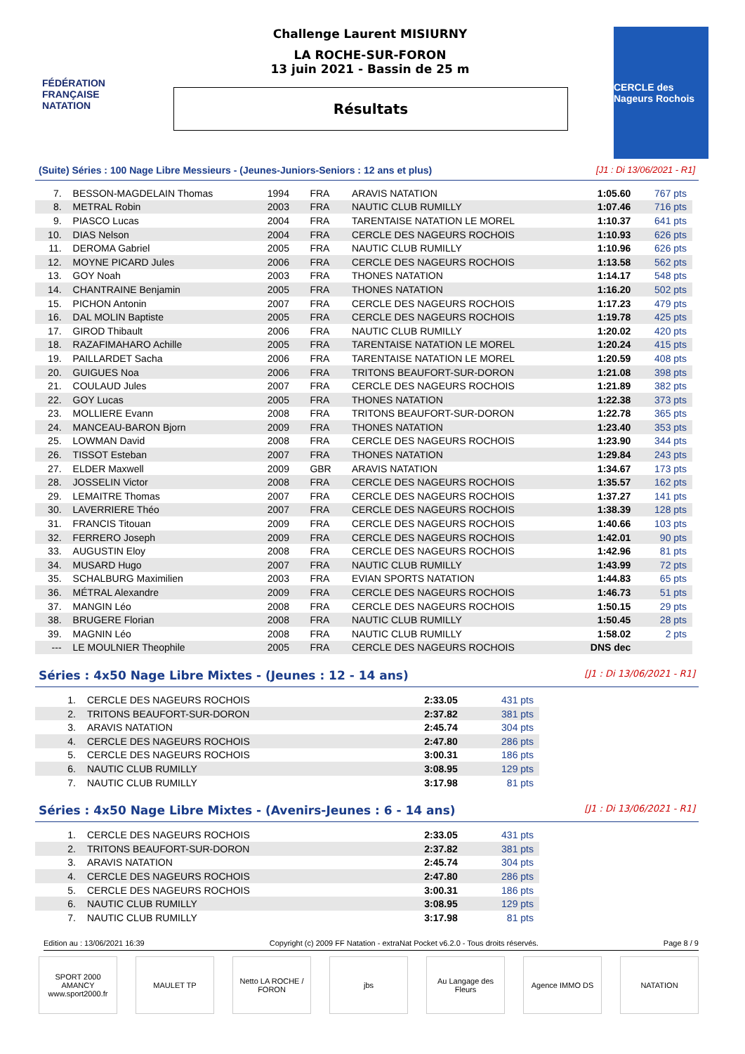FÉDÉRATION FRANÇAISE NATATION
Challenge Laurent MISIURNY
LA ROCHE-SUR-FORON
13 juin 2021 - Bassin de 25 m
Résultats
CERCLE des Nageurs Rochois
(Suite) Séries : 100 Nage Libre Messieurs - (Jeunes-Juniors-Seniors : 12 ans et plus) [J1 : Di 13/06/2021 - R1]
| 7. | BESSON-MAGDELAIN Thomas | 1994 | FRA | ARAVIS NATATION | 1:05.60 | 767 pts |
| 8. | METRAL Robin | 2003 | FRA | NAUTIC CLUB RUMILLY | 1:07.46 | 716 pts |
| 9. | PIASCO Lucas | 2004 | FRA | TARENTAISE NATATION LE MOREL | 1:10.37 | 641 pts |
| 10. | DIAS Nelson | 2004 | FRA | CERCLE DES NAGEURS ROCHOIS | 1:10.93 | 626 pts |
| 11. | DEROMA Gabriel | 2005 | FRA | NAUTIC CLUB RUMILLY | 1:10.96 | 626 pts |
| 12. | MOYNE PICARD Jules | 2006 | FRA | CERCLE DES NAGEURS ROCHOIS | 1:13.58 | 562 pts |
| 13. | GOY Noah | 2003 | FRA | THONES NATATION | 1:14.17 | 548 pts |
| 14. | CHANTRAINE Benjamin | 2005 | FRA | THONES NATATION | 1:16.20 | 502 pts |
| 15. | PICHON Antonin | 2007 | FRA | CERCLE DES NAGEURS ROCHOIS | 1:17.23 | 479 pts |
| 16. | DAL MOLIN Baptiste | 2005 | FRA | CERCLE DES NAGEURS ROCHOIS | 1:19.78 | 425 pts |
| 17. | GIROD Thibault | 2006 | FRA | NAUTIC CLUB RUMILLY | 1:20.02 | 420 pts |
| 18. | RAZAFIMAHARO Achille | 2005 | FRA | TARENTAISE NATATION LE MOREL | 1:20.24 | 415 pts |
| 19. | PAILLARDET Sacha | 2006 | FRA | TARENTAISE NATATION LE MOREL | 1:20.59 | 408 pts |
| 20. | GUIGUES Noa | 2006 | FRA | TRITONS BEAUFORT-SUR-DORON | 1:21.08 | 398 pts |
| 21. | COULAUD Jules | 2007 | FRA | CERCLE DES NAGEURS ROCHOIS | 1:21.89 | 382 pts |
| 22. | GOY Lucas | 2005 | FRA | THONES NATATION | 1:22.38 | 373 pts |
| 23. | MOLLIERE Evann | 2008 | FRA | TRITONS BEAUFORT-SUR-DORON | 1:22.78 | 365 pts |
| 24. | MANCEAU-BARON Bjorn | 2009 | FRA | THONES NATATION | 1:23.40 | 353 pts |
| 25. | LOWMAN David | 2008 | FRA | CERCLE DES NAGEURS ROCHOIS | 1:23.90 | 344 pts |
| 26. | TISSOT Esteban | 2007 | FRA | THONES NATATION | 1:29.84 | 243 pts |
| 27. | ELDER Maxwell | 2009 | GBR | ARAVIS NATATION | 1:34.67 | 173 pts |
| 28. | JOSSELIN Victor | 2008 | FRA | CERCLE DES NAGEURS ROCHOIS | 1:35.57 | 162 pts |
| 29. | LEMAITRE Thomas | 2007 | FRA | CERCLE DES NAGEURS ROCHOIS | 1:37.27 | 141 pts |
| 30. | LAVERRIERE Théo | 2007 | FRA | CERCLE DES NAGEURS ROCHOIS | 1:38.39 | 128 pts |
| 31. | FRANCIS Titouan | 2009 | FRA | CERCLE DES NAGEURS ROCHOIS | 1:40.66 | 103 pts |
| 32. | FERRERO Joseph | 2009 | FRA | CERCLE DES NAGEURS ROCHOIS | 1:42.01 | 90 pts |
| 33. | AUGUSTIN Eloy | 2008 | FRA | CERCLE DES NAGEURS ROCHOIS | 1:42.96 | 81 pts |
| 34. | MUSARD Hugo | 2007 | FRA | NAUTIC CLUB RUMILLY | 1:43.99 | 72 pts |
| 35. | SCHALBURG Maximilien | 2003 | FRA | EVIAN SPORTS NATATION | 1:44.83 | 65 pts |
| 36. | MÉTRAL Alexandre | 2009 | FRA | CERCLE DES NAGEURS ROCHOIS | 1:46.73 | 51 pts |
| 37. | MANGIN Léo | 2008 | FRA | CERCLE DES NAGEURS ROCHOIS | 1:50.15 | 29 pts |
| 38. | BRUGERE Florian | 2008 | FRA | NAUTIC CLUB RUMILLY | 1:50.45 | 28 pts |
| 39. | MAGNIN Léo | 2008 | FRA | NAUTIC CLUB RUMILLY | 1:58.02 | 2 pts |
| --- | LE MOULNIER Theophile | 2005 | FRA | CERCLE DES NAGEURS ROCHOIS | DNS dec | |
Séries : 4x50 Nage Libre Mixtes - (Jeunes : 12 - 14 ans) [J1 : Di 13/06/2021 - R1]
| 1. | CERCLE DES NAGEURS ROCHOIS | 2:33.05 | 431 pts |
| 2. | TRITONS BEAUFORT-SUR-DORON | 2:37.82 | 381 pts |
| 3. | ARAVIS NATATION | 2:45.74 | 304 pts |
| 4. | CERCLE DES NAGEURS ROCHOIS | 2:47.80 | 286 pts |
| 5. | CERCLE DES NAGEURS ROCHOIS | 3:00.31 | 186 pts |
| 6. | NAUTIC CLUB RUMILLY | 3:08.95 | 129 pts |
| 7. | NAUTIC CLUB RUMILLY | 3:17.98 | 81 pts |
Séries : 4x50 Nage Libre Mixtes - (Avenirs-Jeunes : 6 - 14 ans) [J1 : Di 13/06/2021 - R1]
| 1. | CERCLE DES NAGEURS ROCHOIS | 2:33.05 | 431 pts |
| 2. | TRITONS BEAUFORT-SUR-DORON | 2:37.82 | 381 pts |
| 3. | ARAVIS NATATION | 2:45.74 | 304 pts |
| 4. | CERCLE DES NAGEURS ROCHOIS | 2:47.80 | 286 pts |
| 5. | CERCLE DES NAGEURS ROCHOIS | 3:00.31 | 186 pts |
| 6. | NAUTIC CLUB RUMILLY | 3:08.95 | 129 pts |
| 7. | NAUTIC CLUB RUMILLY | 3:17.98 | 81 pts |
Edition au : 13/06/2021 16:39 Copyright (c) 2009 FF Natation - extraNat Pocket v6.2.0 - Tous droits réservés. Page 8 / 9
SPORT 2000 AMANCY www.sport2000.fr
MAULET TP Netto LA ROCHE / FORON
jbs Au Langage des Fleurs
Agence IMMO DS NATATION